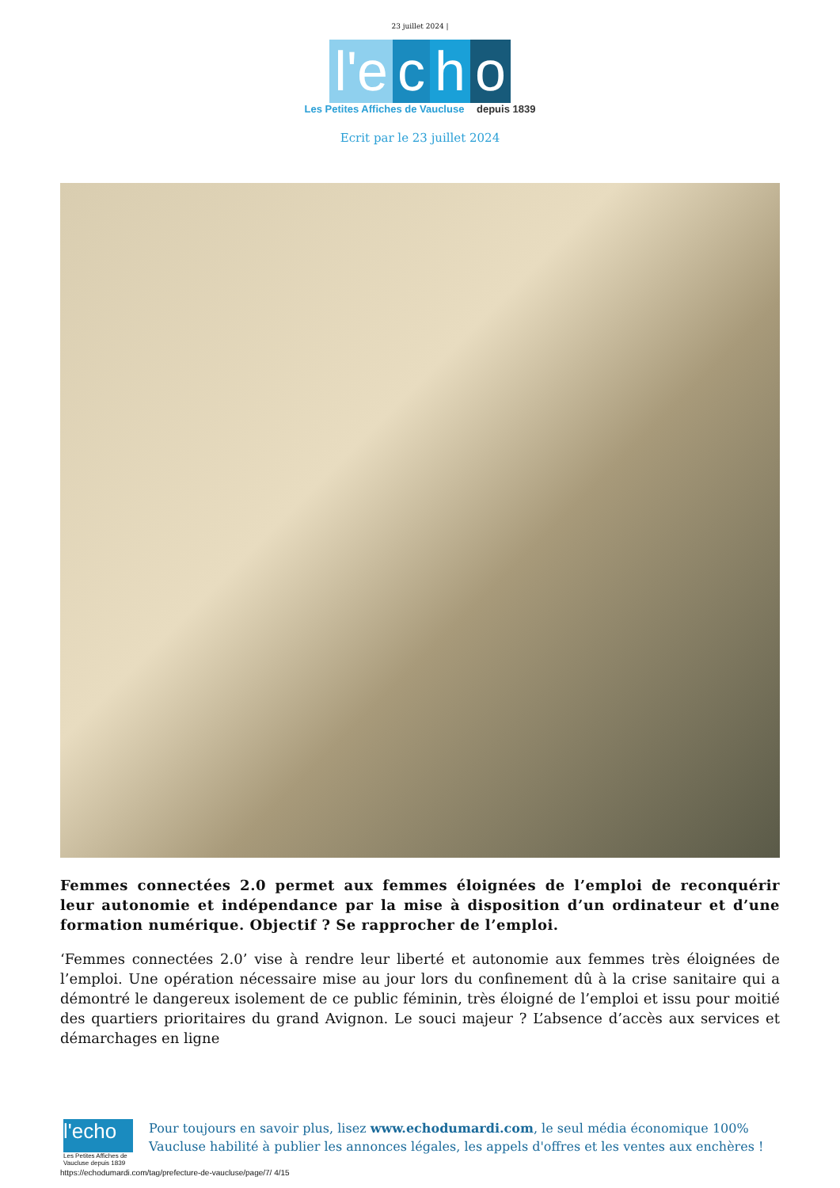23 juillet 2024 |
l'e c h o
Les Petites Affiches de Vaucluse depuis 1839
Ecrit par le 23 juillet 2024
Femmes connectées 2.0 permet aux femmes éloignées de l’emploi de reconquérir leur autonomie et indépendance par la mise à disposition d’un ordinateur et d’une formation numérique. Objectif ? Se rapprocher de l’emploi.
‘Femmes connectées 2.0’ vise à rendre leur liberté et autonomie aux femmes très éloignées de l’emploi. Une opération nécessaire mise au jour lors du confinement dû à la crise sanitaire qui a démontré le dangereux isolement de ce public féminin, très éloigné de l’emploi et issu pour moitié des quartiers prioritaires du grand Avignon. Le souci majeur ? L’absence d’accès aux services et démarchages en ligne
l'echo
Les Petites Affiches de Vaucluse depuis 1839
Pour toujours en savoir plus, lisez www.echodumardi.com, le seul média économique 100% Vaucluse habilité à publier les annonces légales, les appels d'offres et les ventes aux enchères !
https://echodumardi.com/tag/prefecture-de-vaucluse/page/7/ 4/15